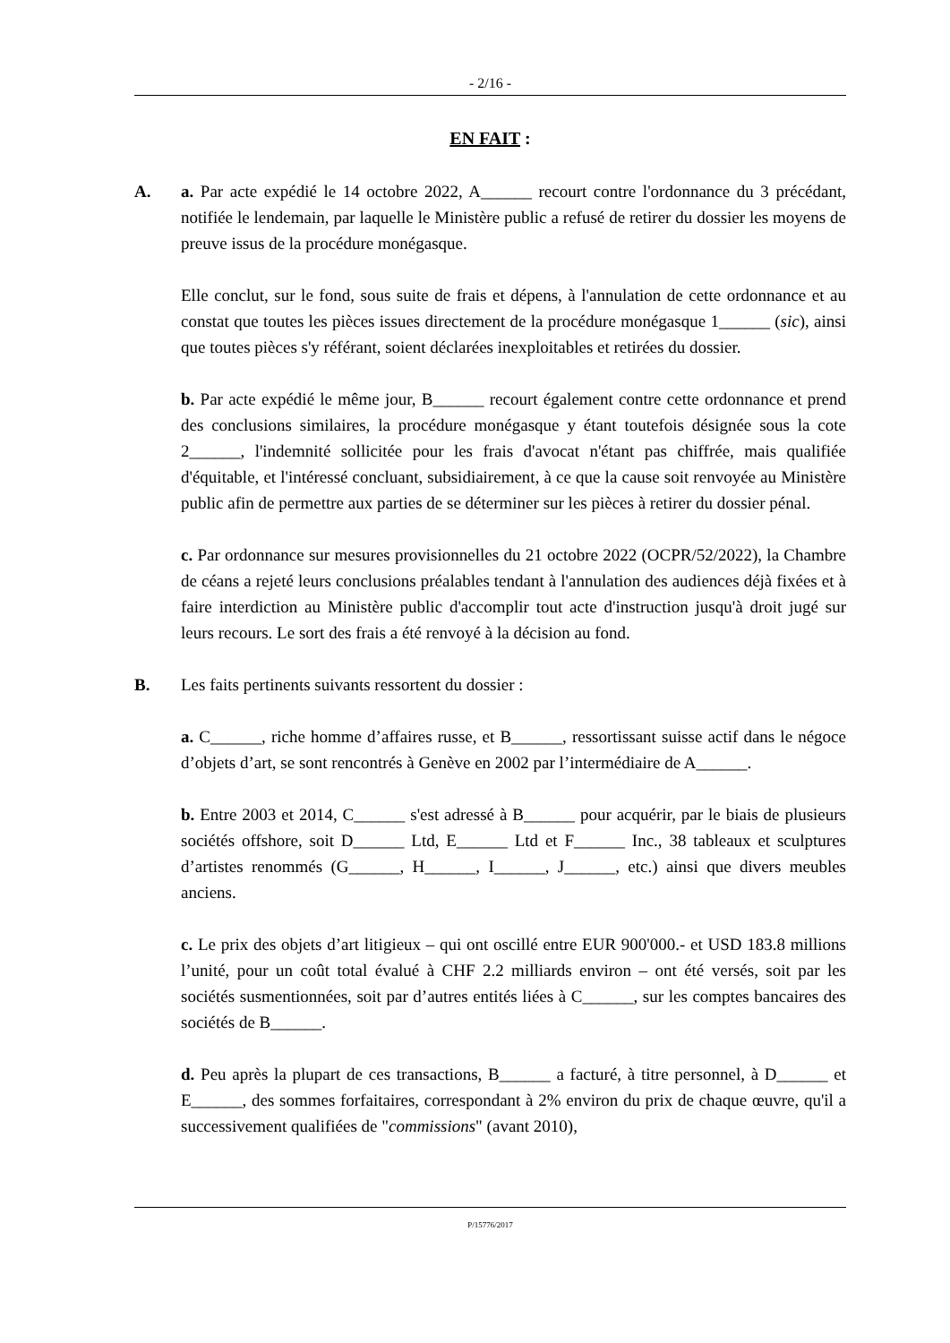- 2/16 -
EN FAIT :
A. a. Par acte expédié le 14 octobre 2022, A______ recourt contre l'ordonnance du 3 précédant, notifiée le lendemain, par laquelle le Ministère public a refusé de retirer du dossier les moyens de preuve issus de la procédure monégasque.
Elle conclut, sur le fond, sous suite de frais et dépens, à l'annulation de cette ordonnance et au constat que toutes les pièces issues directement de la procédure monégasque 1______ (sic), ainsi que toutes pièces s'y référant, soient déclarées inexploitables et retirées du dossier.
b. Par acte expédié le même jour, B______ recourt également contre cette ordonnance et prend des conclusions similaires, la procédure monégasque y étant toutefois désignée sous la cote 2______, l'indemnité sollicitée pour les frais d'avocat n'étant pas chiffrée, mais qualifiée d'équitable, et l'intéressé concluant, subsidiairement, à ce que la cause soit renvoyée au Ministère public afin de permettre aux parties de se déterminer sur les pièces à retirer du dossier pénal.
c. Par ordonnance sur mesures provisionnelles du 21 octobre 2022 (OCPR/52/2022), la Chambre de céans a rejeté leurs conclusions préalables tendant à l'annulation des audiences déjà fixées et à faire interdiction au Ministère public d'accomplir tout acte d'instruction jusqu'à droit jugé sur leurs recours. Le sort des frais a été renvoyé à la décision au fond.
B. Les faits pertinents suivants ressortent du dossier :
a. C______, riche homme d’affaires russe, et B______, ressortissant suisse actif dans le négoce d’objets d’art, se sont rencontrés à Genève en 2002 par l’intermédiaire de A______.
b. Entre 2003 et 2014, C______ s'est adressé à B______ pour acquérir, par le biais de plusieurs sociétés offshore, soit D______ Ltd, E______ Ltd et F______ Inc., 38 tableaux et sculptures d’artistes renommés (G______, H______, I______, J______, etc.) ainsi que divers meubles anciens.
c. Le prix des objets d’art litigieux – qui ont oscillé entre EUR 900'000.- et USD 183.8 millions l’unité, pour un coût total évalué à CHF 2.2 milliards environ – ont été versés, soit par les sociétés susmentionnées, soit par d’autres entités liées à C______, sur les comptes bancaires des sociétés de B______.
d. Peu après la plupart de ces transactions, B______ a facturé, à titre personnel, à D______ et E______, des sommes forfaitaires, correspondant à 2% environ du prix de chaque œuvre, qu'il a successivement qualifiées de "commissions" (avant 2010),
P/15776/2017